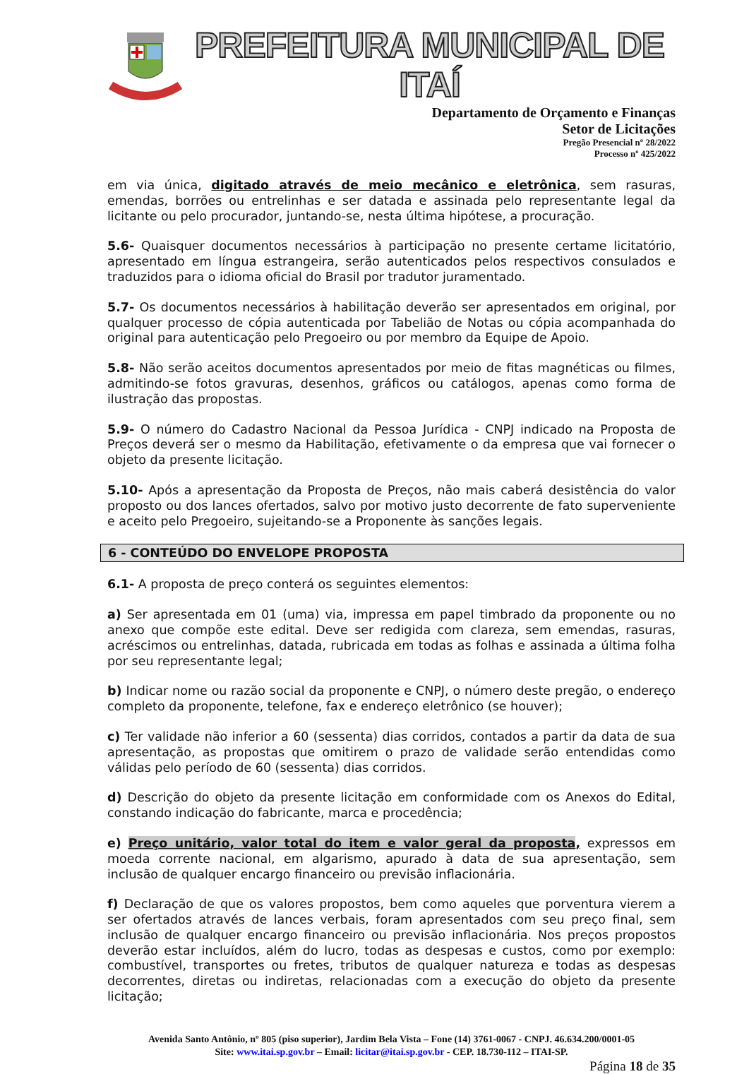PREFEITURA MUNICIPAL DE ITAÍ
Departamento de Orçamento e Finanças
Setor de Licitações
Pregão Presencial nº 28/2022
Processo nº 425/2022
em via única, digitado através de meio mecânico e eletrônica, sem rasuras, emendas, borrões ou entrelinhas e ser datada e assinada pelo representante legal da licitante ou pelo procurador, juntando-se, nesta última hipótese, a procuração.
5.6- Quaisquer documentos necessários à participação no presente certame licitatório, apresentado em língua estrangeira, serão autenticados pelos respectivos consulados e traduzidos para o idioma oficial do Brasil por tradutor juramentado.
5.7- Os documentos necessários à habilitação deverão ser apresentados em original, por qualquer processo de cópia autenticada por Tabelião de Notas ou cópia acompanhada do original para autenticação pelo Pregoeiro ou por membro da Equipe de Apoio.
5.8- Não serão aceitos documentos apresentados por meio de fitas magnéticas ou filmes, admitindo-se fotos gravuras, desenhos, gráficos ou catálogos, apenas como forma de ilustração das propostas.
5.9- O número do Cadastro Nacional da Pessoa Jurídica - CNPJ indicado na Proposta de Preços deverá ser o mesmo da Habilitação, efetivamente o da empresa que vai fornecer o objeto da presente licitação.
5.10- Após a apresentação da Proposta de Preços, não mais caberá desistência do valor proposto ou dos lances ofertados, salvo por motivo justo decorrente de fato superveniente e aceito pelo Pregoeiro, sujeitando-se a Proponente às sanções legais.
6 - CONTEÚDO DO ENVELOPE PROPOSTA
6.1- A proposta de preço conterá os seguintes elementos:
a) Ser apresentada em 01 (uma) via, impressa em papel timbrado da proponente ou no anexo que compõe este edital. Deve ser redigida com clareza, sem emendas, rasuras, acréscimos ou entrelinhas, datada, rubricada em todas as folhas e assinada a última folha por seu representante legal;
b) Indicar nome ou razão social da proponente e CNPJ, o número deste pregão, o endereço completo da proponente, telefone, fax e endereço eletrônico (se houver);
c) Ter validade não inferior a 60 (sessenta) dias corridos, contados a partir da data de sua apresentação, as propostas que omitirem o prazo de validade serão entendidas como válidas pelo período de 60 (sessenta) dias corridos.
d) Descrição do objeto da presente licitação em conformidade com os Anexos do Edital, constando indicação do fabricante, marca e procedência;
e) Preço unitário, valor total do item e valor geral da proposta, expressos em moeda corrente nacional, em algarismo, apurado à data de sua apresentação, sem inclusão de qualquer encargo financeiro ou previsão inflacionária.
f) Declaração de que os valores propostos, bem como aqueles que porventura vierem a ser ofertados através de lances verbais, foram apresentados com seu preço final, sem inclusão de qualquer encargo financeiro ou previsão inflacionária. Nos preços propostos deverão estar incluídos, além do lucro, todas as despesas e custos, como por exemplo: combustível, transportes ou fretes, tributos de qualquer natureza e todas as despesas decorrentes, diretas ou indiretas, relacionadas com a execução do objeto da presente licitação;
Avenida Santo Antônio, nº 805 (piso superior), Jardim Bela Vista – Fone (14) 3761-0067 - CNPJ. 46.634.200/0001-05
Site: www.itai.sp.gov.br – Email: licitar@itai.sp.gov.br - CEP. 18.730-112 – ITAI-SP.
Página 18 de 35